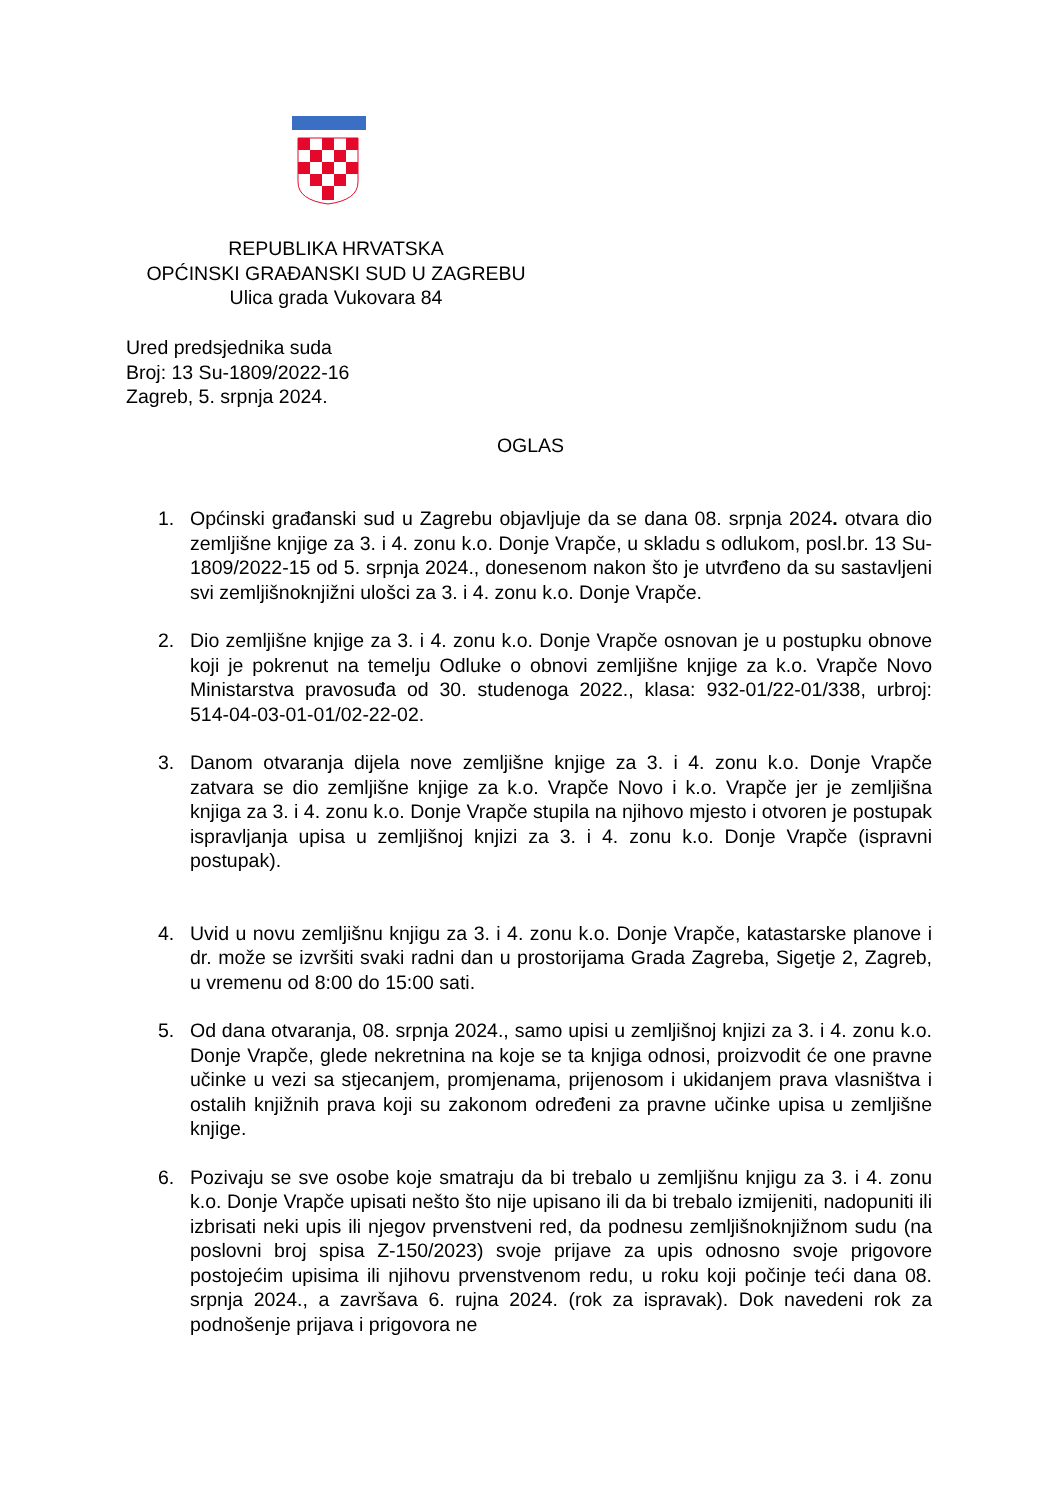REPUBLIKA HRVATSKA
OPĆINSKI GRAĐANSKI SUD U ZAGREBU
Ulica grada Vukovara 84
Ured predsjednika suda
Broj: 13 Su-1809/2022-16
Zagreb, 5. srpnja 2024.
OGLAS
1. Općinski građanski sud u Zagrebu objavljuje da se dana 08. srpnja 2024. otvara dio zemljišne knjige za 3. i 4. zonu k.o. Donje Vrapče, u skladu s odlukom, posl.br. 13 Su-1809/2022-15 od 5. srpnja 2024., donesenom nakon što je utvrđeno da su sastavljeni svi zemljišnoknjižni ulošci za 3. i 4. zonu k.o. Donje Vrapče.
2. Dio zemljišne knjige za 3. i 4. zonu k.o. Donje Vrapče osnovan je u postupku obnove koji je pokrenut na temelju Odluke o obnovi zemljišne knjige za k.o. Vrapče Novo Ministarstva pravosuđa od 30. studenoga 2022., klasa: 932-01/22-01/338, urbroj: 514-04-03-01-01/02-22-02.
3. Danom otvaranja dijela nove zemljišne knjige za 3. i 4. zonu k.o. Donje Vrapče zatvara se dio zemljišne knjige za k.o. Vrapče Novo i k.o. Vrapče jer je zemljišna knjiga za 3. i 4. zonu k.o. Donje Vrapče stupila na njihovo mjesto i otvoren je postupak ispravljanja upisa u zemljišnoj knjizi za 3. i 4. zonu k.o. Donje Vrapče (ispravni postupak).
4. Uvid u novu zemljišnu knjigu za 3. i 4. zonu k.o. Donje Vrapče, katastarske planove i dr. može se izvršiti svaki radni dan u prostorijama Grada Zagreba, Sigetje 2, Zagreb, u vremenu od 8:00 do 15:00 sati.
5. Od dana otvaranja, 08. srpnja 2024., samo upisi u zemljišnoj knjizi za 3. i 4. zonu k.o. Donje Vrapče, glede nekretnina na koje se ta knjiga odnosi, proizvodit će one pravne učinke u vezi sa stjecanjem, promjenama, prijenosom i ukidanjem prava vlasništva i ostalih knjižnih prava koji su zakonom određeni za pravne učinke upisa u zemljišne knjige.
6. Pozivaju se sve osobe koje smatraju da bi trebalo u zemljišnu knjigu za 3. i 4. zonu k.o. Donje Vrapče upisati nešto što nije upisano ili da bi trebalo izmijeniti, nadopuniti ili izbrisati neki upis ili njegov prvenstveni red, da podnesu zemljišnoknjižnom sudu (na poslovni broj spisa Z-150/2023) svoje prijave za upis odnosno svoje prigovore postojećim upisima ili njihovu prvenstvenom redu, u roku koji počinje teći dana 08. srpnja 2024., a završava 6. rujna 2024. (rok za ispravak). Dok navedeni rok za podnošenje prijava i prigovora ne